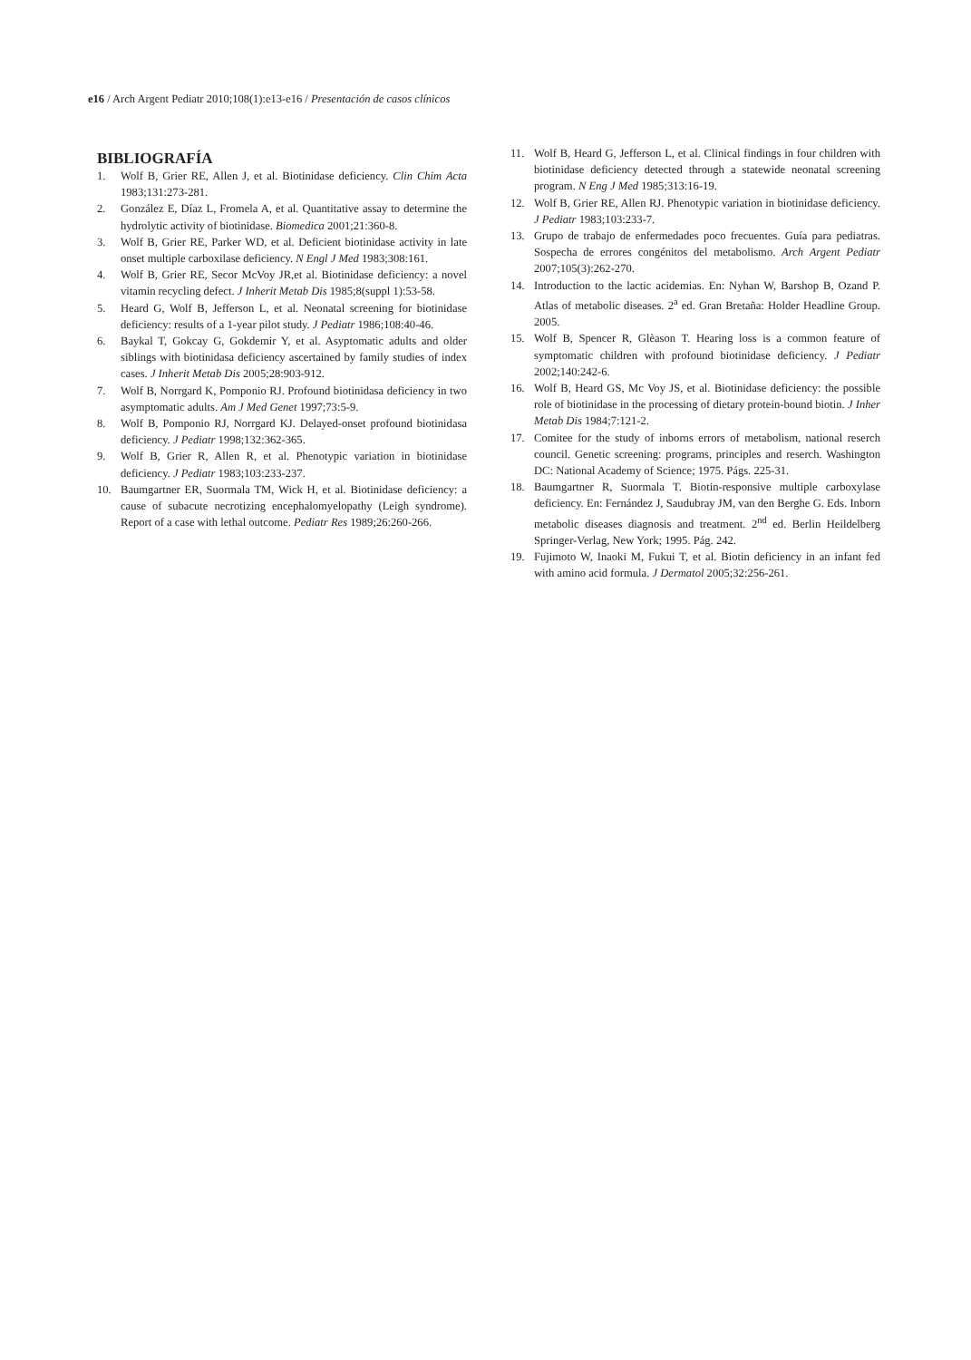e16 / Arch Argent Pediatr 2010;108(1):e13-e16 / Presentación de casos clínicos
BIBLIOGRAFÍA
1. Wolf B, Grier RE, Allen J, et al. Biotinidase deficiency. Clin Chim Acta 1983;131:273-281.
2. González E, Díaz L, Fromela A, et al. Quantitative assay to determine the hydrolytic activity of biotinidase. Biomedica 2001;21:360-8.
3. Wolf B, Grier RE, Parker WD, et al. Deficient biotinidase activity in late onset multiple carboxilase deficiency. N Engl J Med 1983;308:161.
4. Wolf B, Grier RE, Secor McVoy JR,et al. Biotinidase deficiency: a novel vitamin recycling defect. J Inherit Metab Dis 1985;8(suppl 1):53-58.
5. Heard G, Wolf B, Jefferson L, et al. Neonatal screening for biotinidase deficiency: results of a 1-year pilot study. J Pediatr 1986;108:40-46.
6. Baykal T, Gokcay G, Gokdemir Y, et al. Asyptomatic adults and older siblings with biotinidasa deficiency ascertained by family studies of index cases. J Inherit Metab Dis 2005;28:903-912.
7. Wolf B, Norrgard K, Pomponio RJ. Profound biotinidasa deficiency in two asymptomatic adults. Am J Med Genet 1997;73:5-9.
8. Wolf B, Pomponio RJ, Norrgard KJ. Delayed-onset profound biotinidasa deficiency. J Pediatr 1998;132:362-365.
9. Wolf B, Grier R, Allen R, et al. Phenotypic variation in biotinidase deficiency. J Pediatr 1983;103:233-237.
10. Baumgartner ER, Suormala TM, Wick H, et al. Biotinidase deficiency: a cause of subacute necrotizing encephalomyelopathy (Leigh syndrome). Report of a case with lethal outcome. Pediatr Res 1989;26:260-266.
11. Wolf B, Heard G, Jefferson L, et al. Clinical findings in four children with biotinidase deficiency detected through a statewide neonatal screening program. N Eng J Med 1985;313:16-19.
12. Wolf B, Grier RE, Allen RJ. Phenotypic variation in biotinidase deficiency. J Pediatr 1983;103:233-7.
13. Grupo de trabajo de enfermedades poco frecuentes. Guía para pediatras. Sospecha de errores congénitos del metabolismo. Arch Argent Pediatr 2007;105(3):262-270.
14. Introduction to the lactic acidemias. En: Nyhan W, Barshop B, Ozand P. Atlas of metabolic diseases. 2<sup>a</sup> ed. Gran Bretaña: Holder Headline Group. 2005.
15. Wolf B, Spencer R, Glèason T. Hearing loss is a common feature of symptomatic children with profound biotinidase deficiency. J Pediatr 2002;140:242-6.
16. Wolf B, Heard GS, Mc Voy JS, et al. Biotinidase deficiency: the possible role of biotinidase in the processing of dietary protein-bound biotin. J Inher Metab Dis 1984;7:121-2.
17. Comitee for the study of inborns errors of metabolism, national reserch council. Genetic screening: programs, principles and reserch. Washington DC: National Academy of Science; 1975. Págs. 225-31.
18. Baumgartner R, Suormala T. Biotin-responsive multiple carboxylase deficiency. En: Fernández J, Saudubray JM, van den Berghe G. Eds. Inborn metabolic diseases diagnosis and treatment. 2<sup>nd</sup> ed. Berlin Heildelberg Springer-Verlag, New York; 1995. Pág. 242.
19. Fujimoto W, Inaoki M, Fukui T, et al. Biotin deficiency in an infant fed with amino acid formula. J Dermatol 2005;32:256-261.